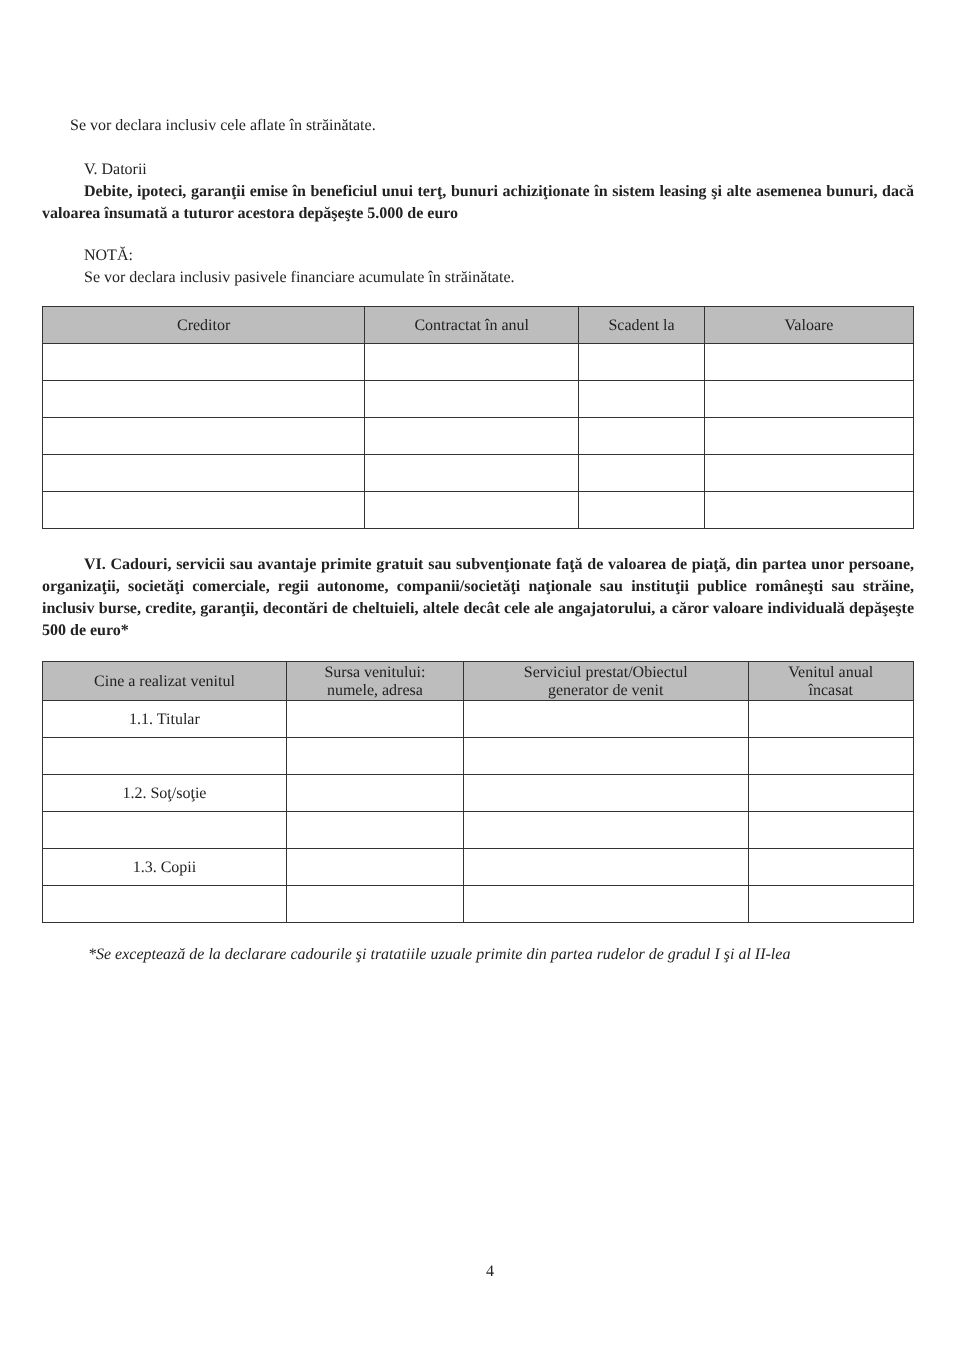Se vor declara inclusiv cele aflate în străinătate.
V. Datorii
Debite, ipoteci, garanţii emise în beneficiul unui terţ, bunuri achiziţionate în sistem leasing şi alte asemenea bunuri, dacă valoarea însumată a tuturor acestora depăşeşte 5.000 de euro
NOTĂ:
Se vor declara inclusiv pasivele financiare acumulate în străinătate.
| Creditor | Contractat în anul | Scadent la | Valoare |
| --- | --- | --- | --- |
VI. Cadouri, servicii sau avantaje primite gratuit sau subvenţionate faţă de valoarea de piaţă, din partea unor persoane, organizaţii, societăţi comerciale, regii autonome, companii/societăţi naţionale sau instituţii publice româneşti sau străine, inclusiv burse, credite, garanţii, decontări de cheltuieli, altele decât cele ale angajatorului, a căror valoare individuală depăşeşte 500 de euro*
| Cine a realizat venitul | Sursa venitului: numele, adresa | Serviciul prestat/Obiectul generator de venit | Venitul anual încasat |
| --- | --- | --- | --- |
| 1.1. Titular | | | |
| 1.2. Soţ/soţie | | | |
| 1.3. Copii | | | |
*Se exceptează de la declarare cadourile şi tratatiile uzuale primite din partea rudelor de gradul I şi al II-lea
4